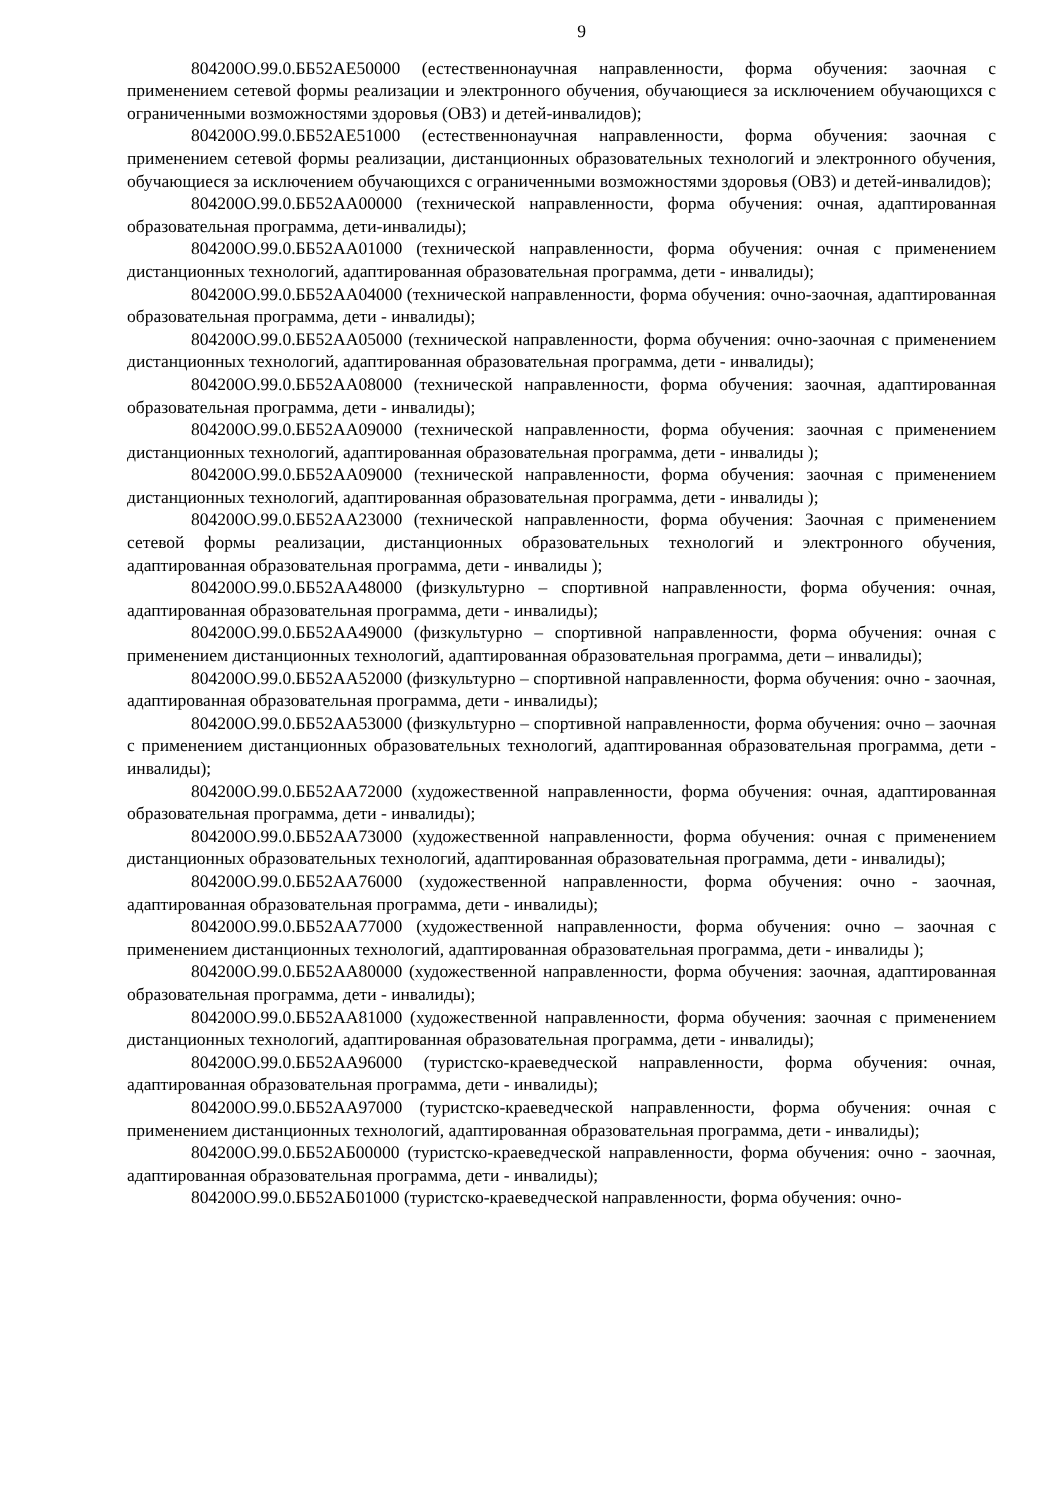9
804200О.99.0.ББ52АЕ50000 (естественнонаучная направленности, форма обучения: заочная с применением сетевой формы реализации и электронного обучения, обучающиеся за исключением обучающихся с ограниченными возможностями здоровья (ОВЗ) и детей-инвалидов);
804200О.99.0.ББ52АЕ51000 (естественнонаучная направленности, форма обучения: заочная с применением сетевой формы реализации, дистанционных образовательных технологий и электронного обучения, обучающиеся за исключением обучающихся с ограниченными возможностями здоровья (ОВЗ) и детей-инвалидов);
804200О.99.0.ББ52АА00000 (технической направленности, форма обучения: очная, адаптированная образовательная программа, дети-инвалиды);
804200О.99.0.ББ52АА01000 (технической направленности, форма обучения: очная с применением дистанционных технологий, адаптированная образовательная программа, дети - инвалиды);
804200О.99.0.ББ52АА04000 (технической направленности, форма обучения: очно-заочная, адаптированная образовательная программа, дети - инвалиды);
804200О.99.0.ББ52АА05000 (технической направленности, форма обучения: очно-заочная с применением дистанционных технологий, адаптированная образовательная программа, дети - инвалиды);
804200О.99.0.ББ52АА08000 (технической направленности, форма обучения: заочная, адаптированная образовательная программа, дети - инвалиды);
804200О.99.0.ББ52АА09000 (технической направленности, форма обучения: заочная с применением дистанционных технологий, адаптированная образовательная программа, дети - инвалиды );
804200О.99.0.ББ52АА09000 (технической направленности, форма обучения: заочная с применением дистанционных технологий, адаптированная образовательная программа, дети - инвалиды );
804200О.99.0.ББ52АА23000 (технической направленности, форма обучения: Заочная с применением сетевой формы реализации, дистанционных образовательных технологий и электронного обучения, адаптированная образовательная программа, дети - инвалиды );
804200О.99.0.ББ52АА48000 (физкультурно – спортивной направленности, форма обучения: очная, адаптированная образовательная программа, дети - инвалиды);
804200О.99.0.ББ52АА49000 (физкультурно – спортивной направленности, форма обучения: очная с применением дистанционных технологий, адаптированная образовательная программа, дети – инвалиды);
804200О.99.0.ББ52АА52000 (физкультурно – спортивной направленности, форма обучения: очно - заочная, адаптированная образовательная программа, дети - инвалиды);
804200О.99.0.ББ52АА53000 (физкультурно – спортивной направленности, форма обучения: очно – заочная с применением дистанционных образовательных технологий, адаптированная образовательная программа, дети - инвалиды);
804200О.99.0.ББ52АА72000 (художественной направленности, форма обучения: очная, адаптированная образовательная программа, дети - инвалиды);
804200О.99.0.ББ52АА73000 (художественной направленности, форма обучения: очная с применением дистанционных образовательных технологий, адаптированная образовательная программа, дети - инвалиды);
804200О.99.0.ББ52АА76000 (художественной направленности, форма обучения: очно - заочная, адаптированная образовательная программа, дети - инвалиды);
804200О.99.0.ББ52АА77000 (художественной направленности, форма обучения: очно – заочная с применением дистанционных технологий, адаптированная образовательная программа, дети - инвалиды );
804200О.99.0.ББ52АА80000 (художественной направленности, форма обучения: заочная, адаптированная образовательная программа, дети - инвалиды);
804200О.99.0.ББ52АА81000 (художественной направленности, форма обучения: заочная с применением дистанционных технологий, адаптированная образовательная программа, дети - инвалиды);
804200О.99.0.ББ52АА96000 (туристско-краеведческой направленности, форма обучения: очная, адаптированная образовательная программа, дети - инвалиды);
804200О.99.0.ББ52АА97000 (туристско-краеведческой направленности, форма обучения: очная с применением дистанционных технологий, адаптированная образовательная программа, дети - инвалиды);
804200О.99.0.ББ52АБ00000 (туристско-краеведческой направленности, форма обучения: очно - заочная, адаптированная образовательная программа, дети - инвалиды);
804200О.99.0.ББ52АБ01000 (туристско-краеведческой направленности, форма обучения: очно-